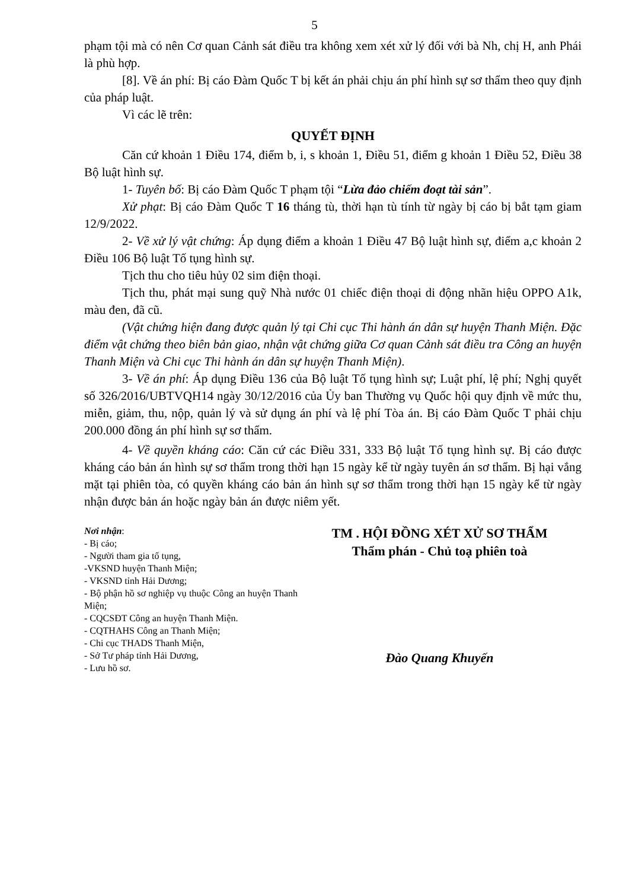5
phạm tội mà có nên Cơ quan Cảnh sát điều tra không xem xét xử lý đối với bà Nh, chị H, anh Phái là phù hợp.
[8]. Về án phí: Bị cáo Đàm Quốc T bị kết án phải chịu án phí hình sự sơ thẩm theo quy định của pháp luật.
Vì các lẽ trên:
QUYẾT ĐỊNH
Căn cứ khoản 1 Điều 174, điểm b, i, s khoản 1, Điều 51, điểm g khoản 1 Điều 52, Điều 38 Bộ luật hình sự.
1- Tuyên bố: Bị cáo Đàm Quốc T phạm tội “Lừa đảo chiếm đoạt tài sản”.
Xử phạt: Bị cáo Đàm Quốc T 16 tháng tù, thời hạn tù tính từ ngày bị cáo bị bắt tạm giam 12/9/2022.
2- Về xử lý vật chứng: Áp dụng điểm a khoản 1 Điều 47 Bộ luật hình sự, điểm a,c khoản 2 Điều 106 Bộ luật Tố tụng hình sự.
Tịch thu cho tiêu hủy 02 sim điện thoại.
Tịch thu, phát mại sung quỹ Nhà nước 01 chiếc điện thoại di động nhãn hiệu OPPO A1k, màu đen, đã cũ.
(Vật chứng hiện đang được quản lý tại Chi cục Thi hành án dân sự huyện Thanh Miện. Đặc điểm vật chứng theo biên bản giao, nhận vật chứng giữa Cơ quan Cảnh sát điều tra Công an huyện Thanh Miện và Chi cục Thi hành án dân sự huyện Thanh Miện).
3- Về án phí: Áp dụng Điều 136 của Bộ luật Tố tụng hình sự; Luật phí, lệ phí; Nghị quyết số 326/2016/UBTVQH14 ngày 30/12/2016 của Ủy ban Thường vụ Quốc hội quy định về mức thu, miễn, giảm, thu, nộp, quản lý và sử dụng án phí và lệ phí Tòa án. Bị cáo Đàm Quốc T phải chịu 200.000 đồng án phí hình sự sơ thẩm.
4- Về quyền kháng cáo: Căn cứ các Điều 331, 333 Bộ luật Tố tụng hình sự. Bị cáo được kháng cáo bản án hình sự sơ thẩm trong thời hạn 15 ngày kể từ ngày tuyên án sơ thẩm. Bị hại vắng mặt tại phiên tòa, có quyền kháng cáo bản án hình sự sơ thẩm trong thời hạn 15 ngày kể từ ngày nhận được bản án hoặc ngày bản án được niêm yết.
Nơi nhận:
- Bị cáo;
- Người tham gia tố tụng,
-VKSND huyện Thanh Miện;
- VKSND tỉnh Hải Dương;
- Bộ phận hồ sơ nghiệp vụ thuộc Công an huyện Thanh Miện;
- CQCSĐT Công an huyện Thanh Miện.
- CQTHAHS Công an Thanh Miện;
- Chi cục THADS Thanh Miện,
- Sở Tư pháp tỉnh Hải Dương,
- Lưu hồ sơ.
TM . HỘI ĐỒNG XÉT XỬ SƠ THẨM
Thẩm phán - Chủ toạ phiên toà
Đào Quang Khuyến